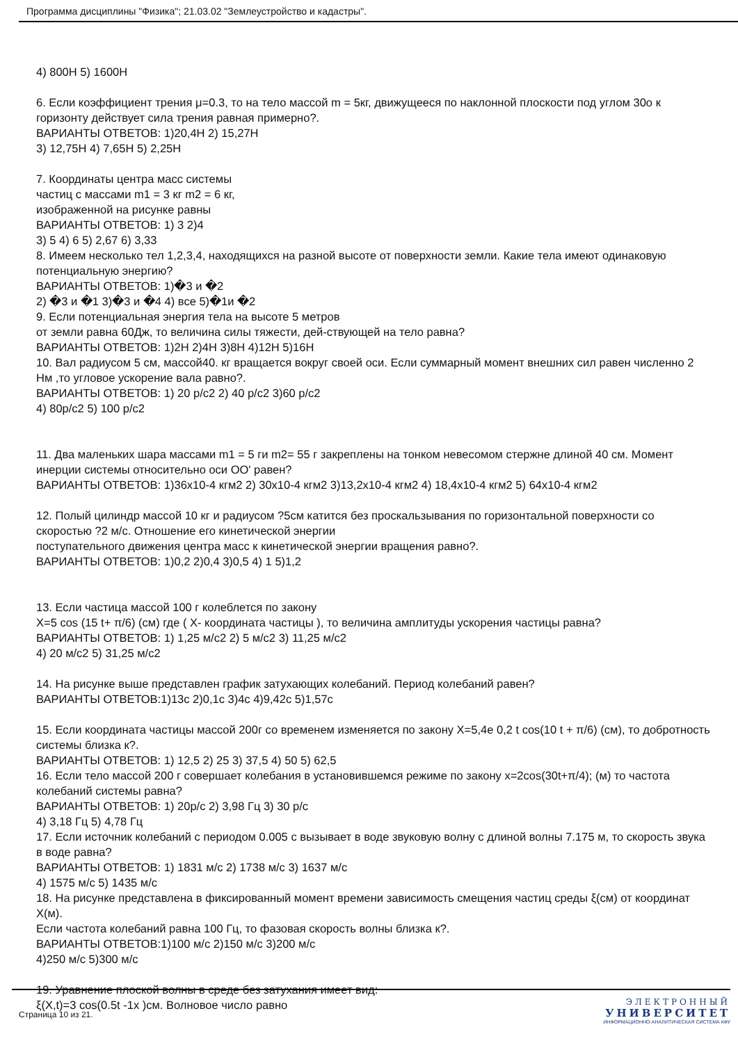Программа дисциплины "Физика"; 21.03.02 "Землеустройство и кадастры".
4) 800Н 5) 1600Н
6. Если коэффициент трения μ=0.3, то на тело массой m = 5кг, движущееся по наклонной плоскости под углом 30о к горизонту действует сила трения равная примерно?.
ВАРИАНТЫ ОТВЕТОВ: 1)20,4Н 2) 15,27Н
3) 12,75Н 4) 7,65Н 5) 2,25Н
7. Координаты центра масс системы
частиц с массами m1 = 3 кг m2 = 6 кг,
изображенной на рисунке равны
ВАРИАНТЫ ОТВЕТОВ: 1) 3 2)4
3) 5 4) 6 5) 2,67 6) 3,33
8. Имеем несколько тел 1,2,3,4, находящихся на разной высоте от поверхности земли. Какие тела имеют одинаковую потенциальную энергию?
ВАРИАНТЫ ОТВЕТОВ: 1)�3 и �2
2) �3 и �1 3)�3 и �4 4) все 5)�1и �2
9. Если потенциальная энергия тела на высоте 5 метров
от земли равна 60Дж, то величина силы тяжести, дей-ствующей на тело равна?
ВАРИАНТЫ ОТВЕТОВ: 1)2Н 2)4Н 3)8Н 4)12Н 5)16Н
10. Вал радиусом 5 см, массой40. кг вращается вокруг своей оси. Если суммарный момент внешних сил равен численно 2 Нм ,то угловое ускорение вала равно?.
ВАРИАНТЫ ОТВЕТОВ: 1) 20 р/с2 2) 40 р/с2 3)60 р/с2
4) 80р/с2 5) 100 р/с2
11. Два маленьких шара массами m1 = 5 ги m2= 55 г закреплены на тонком невесомом стержне длиной 40 см. Момент инерции системы относительно оси ОО' равен?
ВАРИАНТЫ ОТВЕТОВ: 1)36x10-4 кгм2 2) 30x10-4 кгм2 3)13,2x10-4 кгм2 4) 18,4x10-4 кгм2 5) 64x10-4 кгм2
12. Полый цилиндр массой 10 кг и радиусом ?5см катится без проскальзывания по горизонтальной поверхности со скоростью ?2 м/с. Отношение его кинетической энергии
поступательного движения центра масс к кинетической энергии вращения равно?.
ВАРИАНТЫ ОТВЕТОВ: 1)0,2 2)0,4 3)0,5 4) 1 5)1,2
13. Если частица массой 100 г колеблется по закону
X=5 cos (15 t+ π/6) (см) где ( X- координата частицы ), то величина амплитуды ускорения частицы равна?
ВАРИАНТЫ ОТВЕТОВ: 1) 1,25 м/с2 2) 5 м/с2 3) 11,25 м/с2
4) 20 м/с2 5) 31,25 м/с2
14. На рисунке выше представлен график затухающих колебаний. Период колебаний равен?
ВАРИАНТЫ ОТВЕТОВ:1)13с 2)0,1с 3)4с 4)9,42с 5)1,57с
15. Если координата частицы массой 200г со временем изменяется по закону X=5,4e 0,2 t cos(10 t + π/6) (см), то добротность системы близка к?.
ВАРИАНТЫ ОТВЕТОВ: 1) 12,5 2) 25 3) 37,5 4) 50 5) 62,5
16. Если тело массой 200 г совершает колебания в установившемся режиме по закону x=2cos(30t+π/4); (м) то частота колебаний системы равна?
ВАРИАНТЫ ОТВЕТОВ: 1) 20р/с 2) 3,98 Гц 3) 30 р/с
4) 3,18 Гц 5) 4,78 Гц
17. Если источник колебаний с периодом 0.005 с вызывает в воде звуковую волну с длиной волны 7.175 м, то скорость звука в воде равна?
ВАРИАНТЫ ОТВЕТОВ: 1) 1831 м/с 2) 1738 м/с 3) 1637 м/с
4) 1575 м/с 5) 1435 м/с
18. На рисунке представлена в фиксированный момент времени зависимость смещения частиц среды ξ(см) от координат X(м).
Если частота колебаний равна 100 Гц, то фазовая скорость волны близка к?.
ВАРИАНТЫ ОТВЕТОВ:1)100 м/с 2)150 м/с 3)200 м/с
4)250 м/с 5)300 м/с
19. Уравнение плоской волны в среде без затухания имеет вид:
ξ(X,t)=3 cos(0.5t -1x )см. Волновое число равно
Страница 10 из 21.
ЭЛЕКТРОННЫЙ
УНИВЕРСИТЕТ
ИНФОРМАЦИОННО-АНАЛИТИЧЕСКАЯ СИСТЕМА КФУ